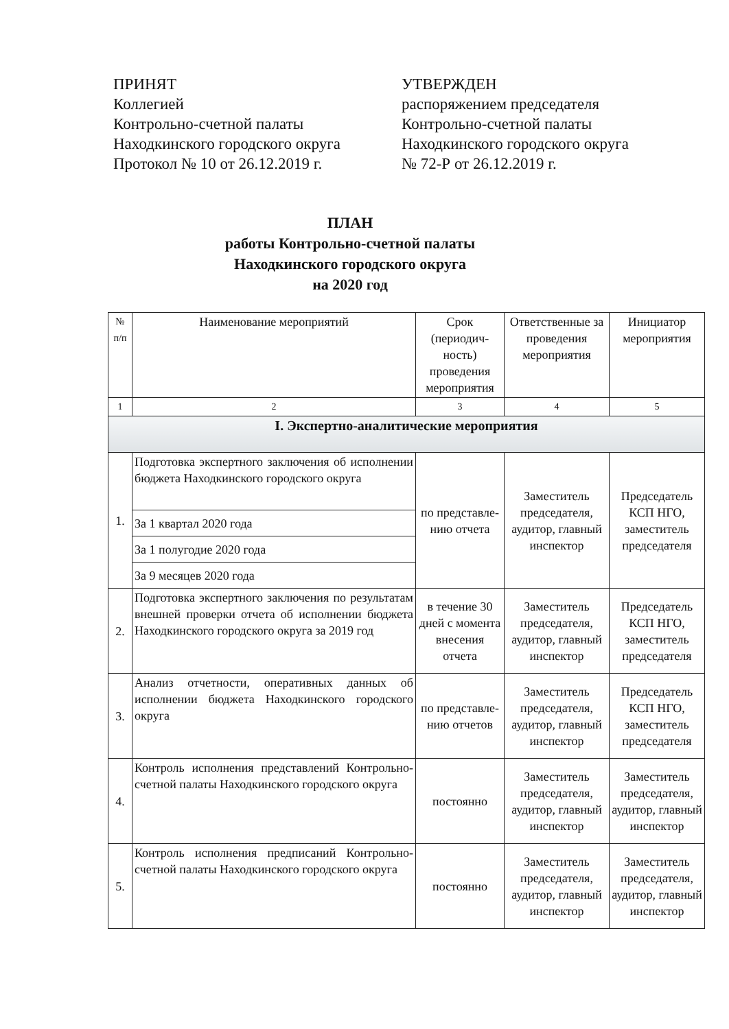ПРИНЯТ
Коллегией
Контрольно-счетной палаты
Находкинского городского округа
Протокол № 10 от 26.12.2019 г.
УТВЕРЖДЕН
распоряжением председателя
Контрольно-счетной палаты
Находкинского городского округа
№ 72-Р от 26.12.2019 г.
ПЛАН
работы Контрольно-счетной палаты
Находкинского городского округа
на 2020 год
| № п/п | Наименование мероприятий | Срок (периодич-ность) проведения мероприятия | Ответственные за проведения мероприятия | Инициатор мероприятия |
| --- | --- | --- | --- | --- |
| 1 | 2 | 3 | 4 | 5 |
| I. Экспертно-аналитические мероприятия | | | | |
| 1. | Подготовка экспертного заключения об исполнении бюджета Находкинского городского округа | по представле-нию отчета | Заместитель председателя, аудитор, главный инспектор | Председатель КСП НГО, заместитель председателя |
| | За 1 квартал 2020 года | | | |
| | За 1 полугодие 2020 года | | | |
| | За 9 месяцев 2020 года | | | |
| 2. | Подготовка экспертного заключения по результатам внешней проверки отчета об исполнении бюджета Находкинского городского округа за 2019 год | в течение 30 дней с момента внесения отчета | Заместитель председателя, аудитор, главный инспектор | Председатель КСП НГО, заместитель председателя |
| 3. | Анализ отчетности, оперативных данных об исполнении бюджета Находкинского городского округа | по представле-нию отчетов | Заместитель председателя, аудитор, главный инспектор | Председатель КСП НГО, заместитель председателя |
| 4. | Контроль исполнения представлений Контрольно-счетной палаты Находкинского городского округа | постоянно | Заместитель председателя, аудитор, главный инспектор | Заместитель председателя, аудитор, главный инспектор |
| 5. | Контроль исполнения предписаний Контрольно-счетной палаты Находкинского городского округа | постоянно | Заместитель председателя, аудитор, главный инспектор | Заместитель председателя, аудитор, главный инспектор |